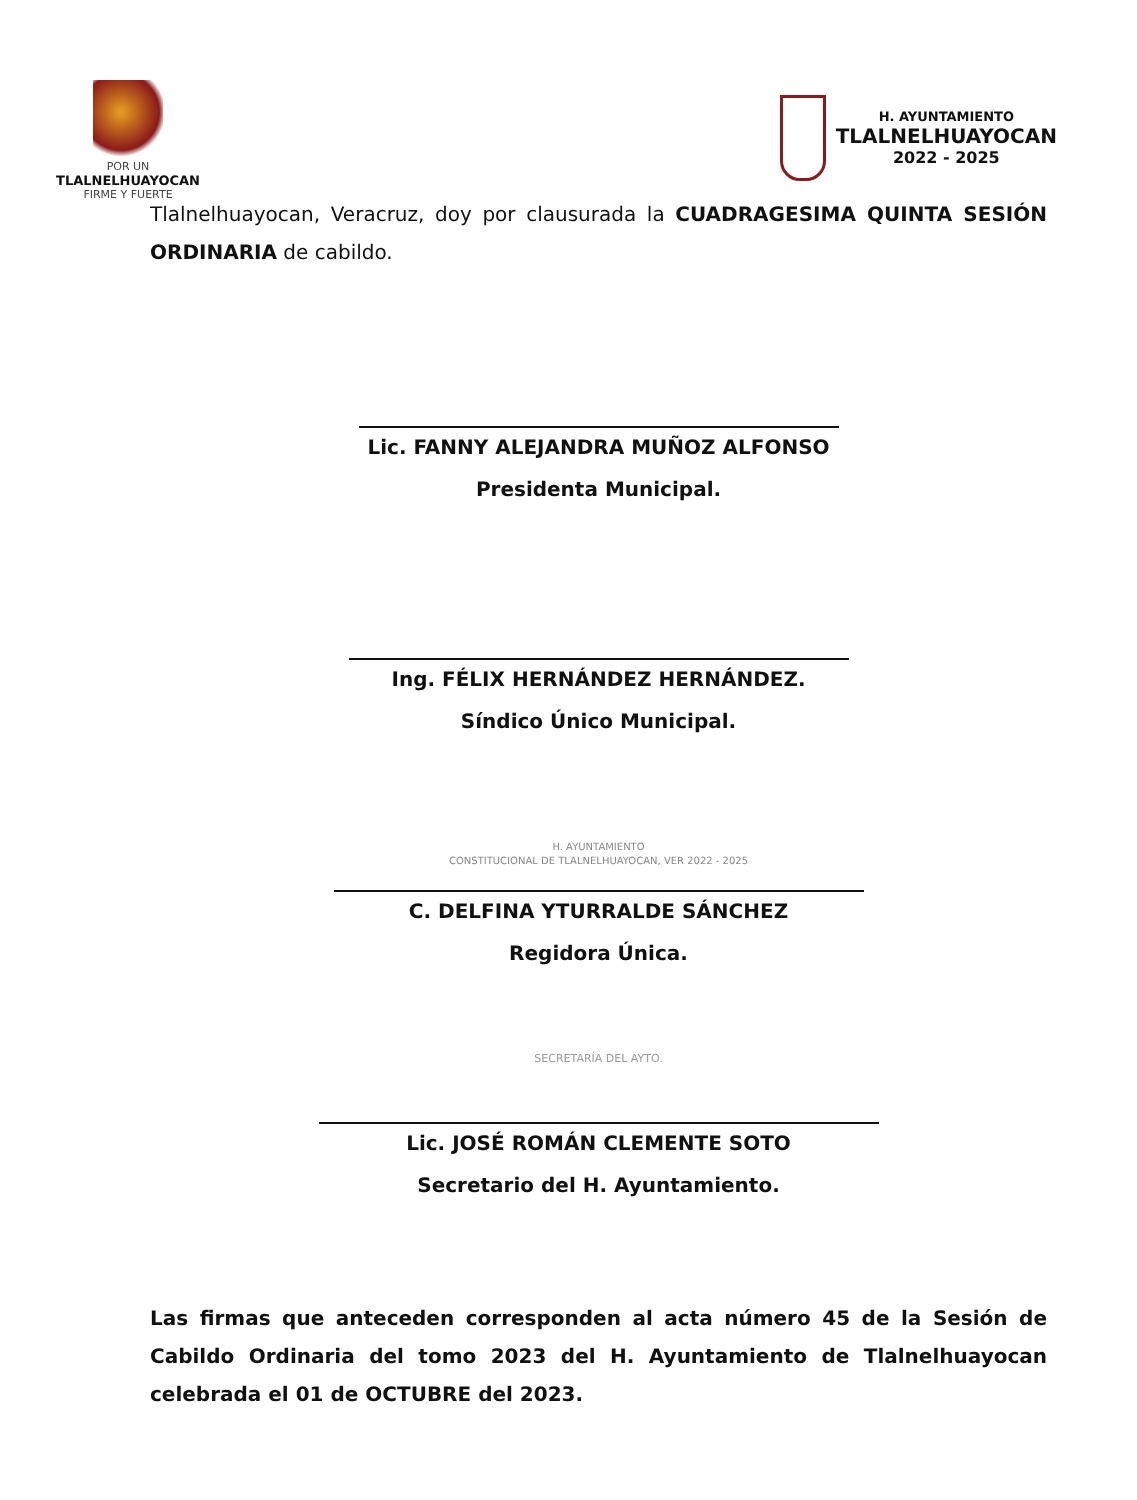POR UN
TLALNELHUAYOCAN
FIRME Y FUERTE
H. AYUNTAMIENTO
TLALNELHUAYOCAN
2022 - 2025
Tlalnelhuayocan, Veracruz, doy por clausurada la CUADRAGESIMA QUINTA SESIÓN ORDINARIA de cabildo.
Lic. FANNY ALEJANDRA MUÑOZ ALFONSO
Presidenta Municipal.
Ing. FÉLIX HERNÁNDEZ HERNÁNDEZ.
Síndico Único Municipal.
H. AYUNTAMIENTO
CONSTITUCIONAL DE TLALNELHUAYOCAN, VER 2022 - 2025
C. DELFINA YTURRALDE SÁNCHEZ
Regidora Única.
SECRETARÍA DEL AYTO.
Lic. JOSÉ ROMÁN CLEMENTE SOTO
Secretario del H. Ayuntamiento.
Las firmas que anteceden corresponden al acta número 45 de la Sesión de Cabildo Ordinaria del tomo 2023 del H. Ayuntamiento de Tlalnelhuayocan celebrada el 01 de OCTUBRE del 2023.